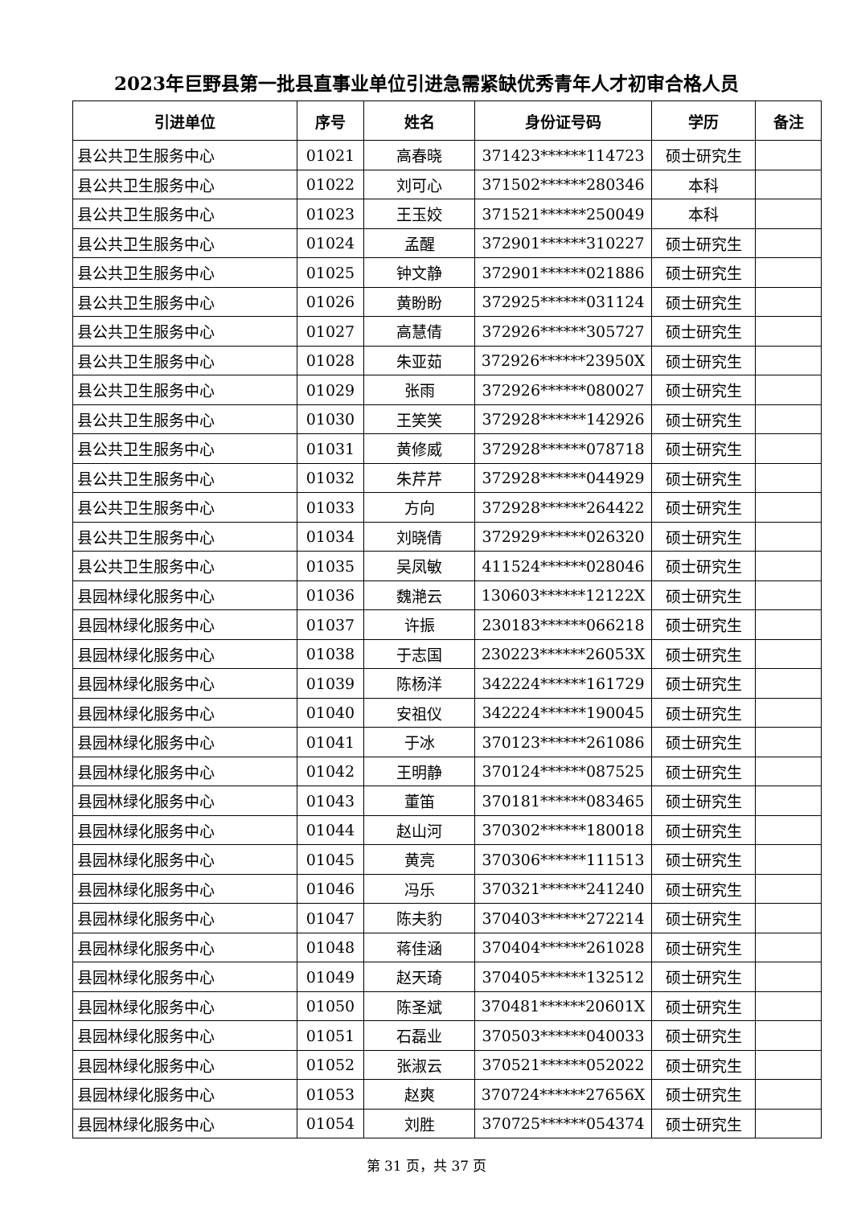2023年巨野县第一批县直事业单位引进急需紧缺优秀青年人才初审合格人员
| 引进单位 | 序号 | 姓名 | 身份证号码 | 学历 | 备注 |
| --- | --- | --- | --- | --- | --- |
| 县公共卫生服务中心 | 01021 | 高春晓 | 371423******114723 | 硕士研究生 | |
| 县公共卫生服务中心 | 01022 | 刘可心 | 371502******280346 | 本科 | |
| 县公共卫生服务中心 | 01023 | 王玉姣 | 371521******250049 | 本科 | |
| 县公共卫生服务中心 | 01024 | 孟醒 | 372901******310227 | 硕士研究生 | |
| 县公共卫生服务中心 | 01025 | 钟文静 | 372901******021886 | 硕士研究生 | |
| 县公共卫生服务中心 | 01026 | 黄盼盼 | 372925******031124 | 硕士研究生 | |
| 县公共卫生服务中心 | 01027 | 高慧倩 | 372926******305727 | 硕士研究生 | |
| 县公共卫生服务中心 | 01028 | 朱亚茹 | 372926******23950X | 硕士研究生 | |
| 县公共卫生服务中心 | 01029 | 张雨 | 372926******080027 | 硕士研究生 | |
| 县公共卫生服务中心 | 01030 | 王笑笑 | 372928******142926 | 硕士研究生 | |
| 县公共卫生服务中心 | 01031 | 黄修威 | 372928******078718 | 硕士研究生 | |
| 县公共卫生服务中心 | 01032 | 朱芹芹 | 372928******044929 | 硕士研究生 | |
| 县公共卫生服务中心 | 01033 | 方向 | 372928******264422 | 硕士研究生 | |
| 县公共卫生服务中心 | 01034 | 刘晓倩 | 372929******026320 | 硕士研究生 | |
| 县公共卫生服务中心 | 01035 | 吴凤敏 | 411524******028046 | 硕士研究生 | |
| 县园林绿化服务中心 | 01036 | 魏滟云 | 130603******12122X | 硕士研究生 | |
| 县园林绿化服务中心 | 01037 | 许振 | 230183******066218 | 硕士研究生 | |
| 县园林绿化服务中心 | 01038 | 于志国 | 230223******26053X | 硕士研究生 | |
| 县园林绿化服务中心 | 01039 | 陈杨洋 | 342224******161729 | 硕士研究生 | |
| 县园林绿化服务中心 | 01040 | 安祖仪 | 342224******190045 | 硕士研究生 | |
| 县园林绿化服务中心 | 01041 | 于冰 | 370123******261086 | 硕士研究生 | |
| 县园林绿化服务中心 | 01042 | 王明静 | 370124******087525 | 硕士研究生 | |
| 县园林绿化服务中心 | 01043 | 董笛 | 370181******083465 | 硕士研究生 | |
| 县园林绿化服务中心 | 01044 | 赵山河 | 370302******180018 | 硕士研究生 | |
| 县园林绿化服务中心 | 01045 | 黄亮 | 370306******111513 | 硕士研究生 | |
| 县园林绿化服务中心 | 01046 | 冯乐 | 370321******241240 | 硕士研究生 | |
| 县园林绿化服务中心 | 01047 | 陈夫豹 | 370403******272214 | 硕士研究生 | |
| 县园林绿化服务中心 | 01048 | 蒋佳涵 | 370404******261028 | 硕士研究生 | |
| 县园林绿化服务中心 | 01049 | 赵天琦 | 370405******132512 | 硕士研究生 | |
| 县园林绿化服务中心 | 01050 | 陈圣斌 | 370481******20601X | 硕士研究生 | |
| 县园林绿化服务中心 | 01051 | 石磊业 | 370503******040033 | 硕士研究生 | |
| 县园林绿化服务中心 | 01052 | 张淑云 | 370521******052022 | 硕士研究生 | |
| 县园林绿化服务中心 | 01053 | 赵爽 | 370724******27656X | 硕士研究生 | |
| 县园林绿化服务中心 | 01054 | 刘胜 | 370725******054374 | 硕士研究生 | |
第 31 页，共 37 页